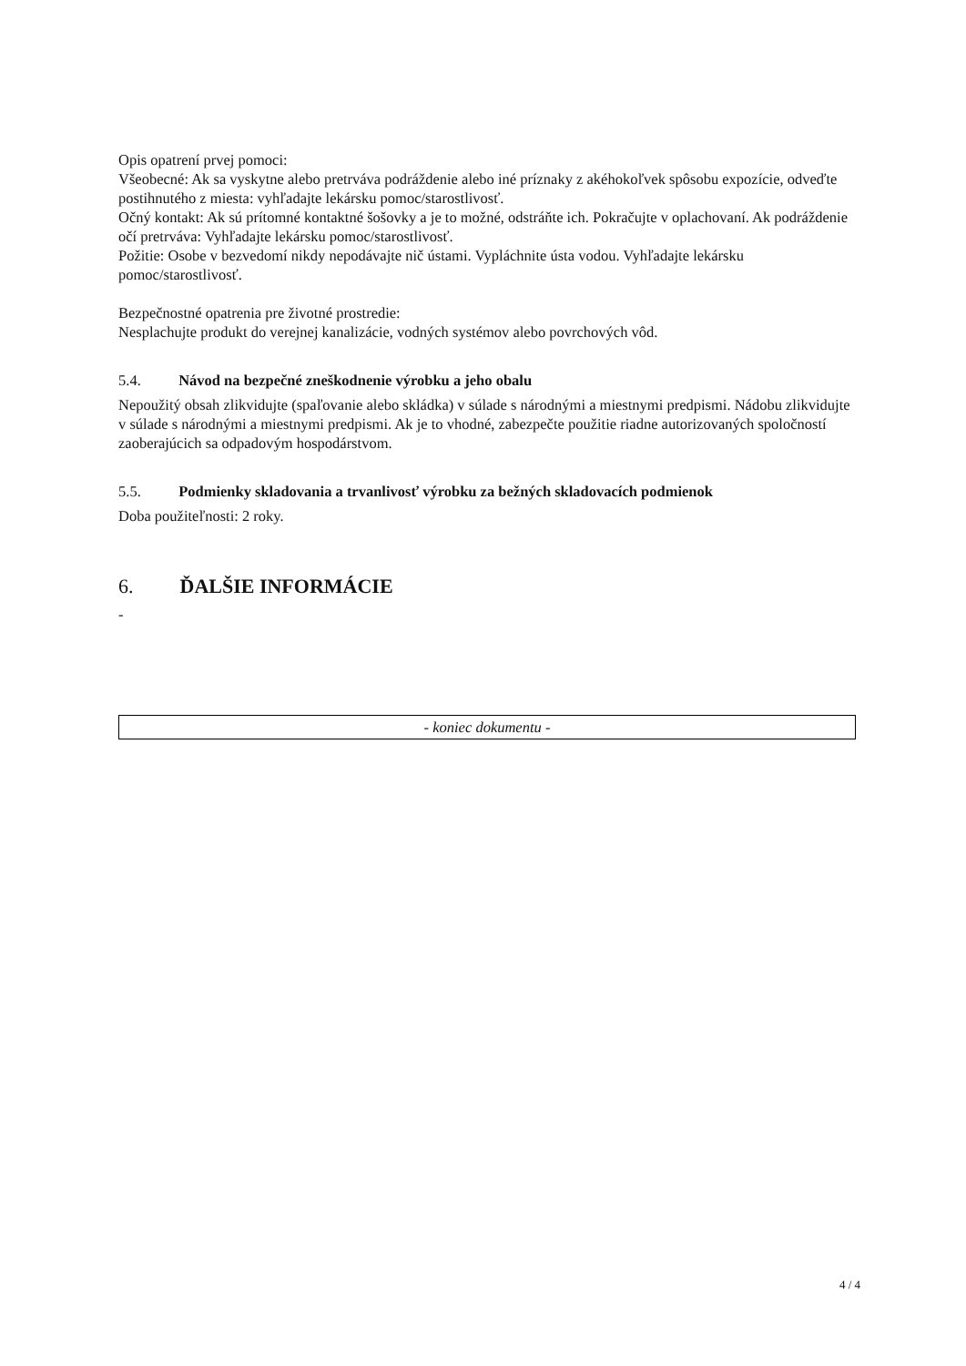Opis opatrení prvej pomoci:
Všeobecné: Ak sa vyskytne alebo pretrváva podráždenie alebo iné príznaky z akéhokoľvek spôsobu expozície, odveďte postihnutého z miesta: vyhľadajte lekársku pomoc/starostlivosť.
Očný kontakt: Ak sú prítomné kontaktné šošovky a je to možné, odstráňte ich. Pokračujte v oplachovaní. Ak podráždenie očí pretrváva: Vyhľadajte lekársku pomoc/starostlivosť.
Požitie: Osobe v bezvedomí nikdy nepodávajte nič ústami. Vypláchnite ústa vodou. Vyhľadajte lekársku pomoc/starostlivosť.
Bezpečnostné opatrenia pre životné prostredie:
Nesplachujte produkt do verejnej kanalizácie, vodných systémov alebo povrchových vôd.
5.4. Návod na bezpečné zneškodnenie výrobku a jeho obalu
Nepoužitý obsah zlikvidujte (spaľovanie alebo skládka) v súlade s národnými a miestnymi predpismi. Nádobu zlikvidujte v súlade s národnými a miestnymi predpismi. Ak je to vhodné, zabezpečte použitie riadne autorizovaných spoločností zaoberajúcich sa odpadovým hospodárstvom.
5.5. Podmienky skladovania a trvanlivosť výrobku za bežných skladovacích podmienok
Doba použiteľnosti: 2 roky.
6. ĎALŠIE INFORMÁCIE
-
- koniec dokumentu -
4 / 4